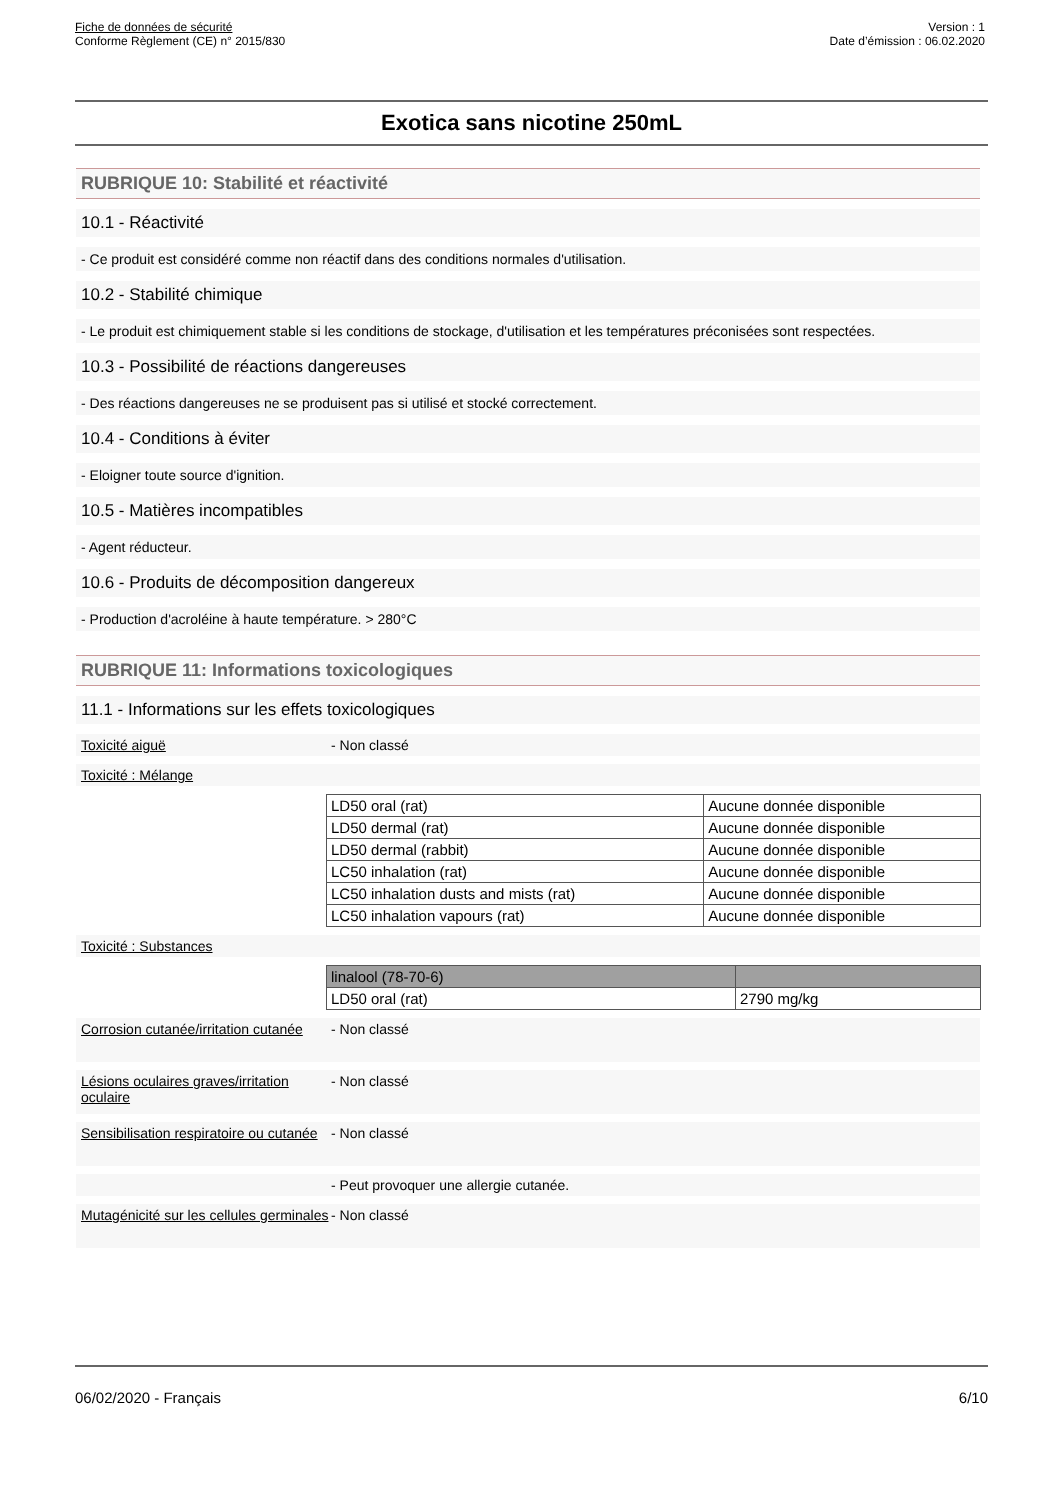Fiche de données de sécurité
Conforme Règlement (CE) n° 2015/830
Version : 1
Date d’émission : 06.02.2020
Exotica sans nicotine 250mL
RUBRIQUE 10: Stabilité et réactivité
10.1 - Réactivité
- Ce produit est considéré comme non réactif dans des conditions normales d'utilisation.
10.2 - Stabilité chimique
- Le produit est chimiquement stable si les conditions de stockage, d'utilisation et les températures préconisées sont respectées.
10.3 - Possibilité de réactions dangereuses
- Des réactions dangereuses ne se produisent pas si utilisé et stocké correctement.
10.4 - Conditions à éviter
- Eloigner toute source d'ignition.
10.5 - Matières incompatibles
- Agent réducteur.
10.6 - Produits de décomposition dangereux
- Production d'acroléine à haute température. > 280°C
RUBRIQUE 11: Informations toxicologiques
11.1 - Informations sur les effets toxicologiques
Toxicité aiguë - Non classé
Toxicité : Mélange
| LD50 oral (rat) | Aucune donnée disponible |
| LD50 dermal (rat) | Aucune donnée disponible |
| LD50 dermal (rabbit) | Aucune donnée disponible |
| LC50 inhalation (rat) | Aucune donnée disponible |
| LC50 inhalation dusts and mists (rat) | Aucune donnée disponible |
| LC50 inhalation vapours (rat) | Aucune donnée disponible |
Toxicité : Substances
| linalool (78-70-6) | |
| LD50 oral (rat) | 2790 mg/kg |
Corrosion cutanée/irritation cutanée
- Non classé
Lésions oculaires graves/irritation oculaire
- Non classé
Sensibilisation respiratoire ou cutanée
- Non classé
- Peut provoquer une allergie cutanée.
Mutagénicité sur les cellules germinales
- Non classé
06/02/2020 - Français 6/10